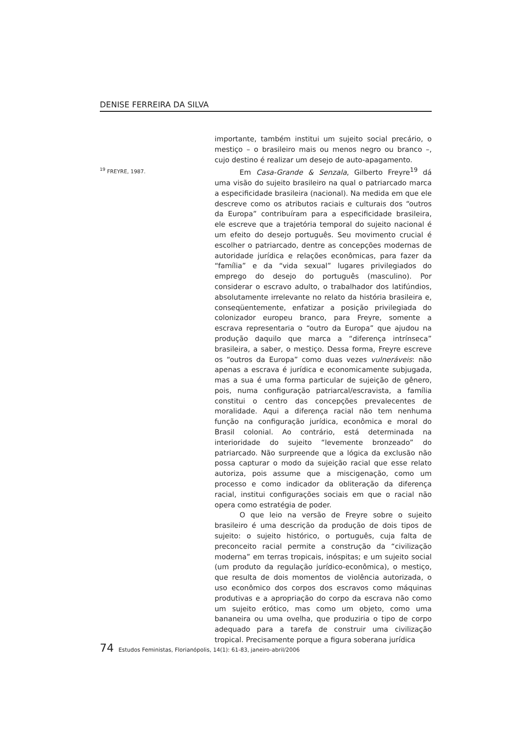DENISE FERREIRA DA SILVA
<sup>19</sup> FREYRE, 1987.
importante, também institui um sujeito social precário, o mestiço – o brasileiro mais ou menos negro ou branco –, cujo destino é realizar um desejo de auto-apagamento.
Em Casa-Grande & Senzala, Gilberto Freyre<sup>19</sup> dá uma visão do sujeito brasileiro na qual o patriarcado marca a especificidade brasileira (nacional). Na medida em que ele descreve como os atributos raciais e culturais dos “outros da Europa” contribuíram para a especificidade brasileira, ele escreve que a trajetória temporal do sujeito nacional é um efeito do desejo português. Seu movimento crucial é escolher o patriarcado, dentre as concepções modernas de autoridade jurídica e relações econômicas, para fazer da “família” e da “vida sexual” lugares privilegiados do emprego do desejo do português (masculino). Por considerar o escravo adulto, o trabalhador dos latifúndios, absolutamente irrelevante no relato da história brasileira e, conseqüentemente, enfatizar a posição privilegiada do colonizador europeu branco, para Freyre, somente a escrava representaria o “outro da Europa” que ajudou na produção daquilo que marca a “diferença intrínseca” brasileira, a saber, o mestiço. Dessa forma, Freyre escreve os “outros da Europa” como duas vezes vulneráveis: não apenas a escrava é jurídica e economicamente subjugada, mas a sua é uma forma particular de sujeição de gênero, pois, numa configuração patriarcal/escravista, a família constitui o centro das concepções prevalecentes de moralidade. Aqui a diferença racial não tem nenhuma função na configuração jurídica, econômica e moral do Brasil colonial. Ao contrário, está determinada na interioridade do sujeito “levemente bronzeado” do patriarcado. Não surpreende que a lógica da exclusão não possa capturar o modo da sujeição racial que esse relato autoriza, pois assume que a miscigenação, como um processo e como indicador da obliteração da diferença racial, institui configurações sociais em que o racial não opera como estratégia de poder.
O que leio na versão de Freyre sobre o sujeito brasileiro é uma descrição da produção de dois tipos de sujeito: o sujeito histórico, o português, cuja falta de preconceito racial permite a construção da “civilização moderna” em terras tropicais, inóspitas; e um sujeito social (um produto da regulação jurídico-econômica), o mestiço, que resulta de dois momentos de violência autorizada, o uso econômico dos corpos dos escravos como máquinas produtivas e a apropriação do corpo da escrava não como um sujeito erótico, mas como um objeto, como uma bananeira ou uma ovelha, que produziria o tipo de corpo adequado para a tarefa de construir uma civilização tropical. Precisamente porque a figura soberana jurídica
74 Estudos Feministas, Florianópolis, 14(1): 61-83, janeiro-abril/2006